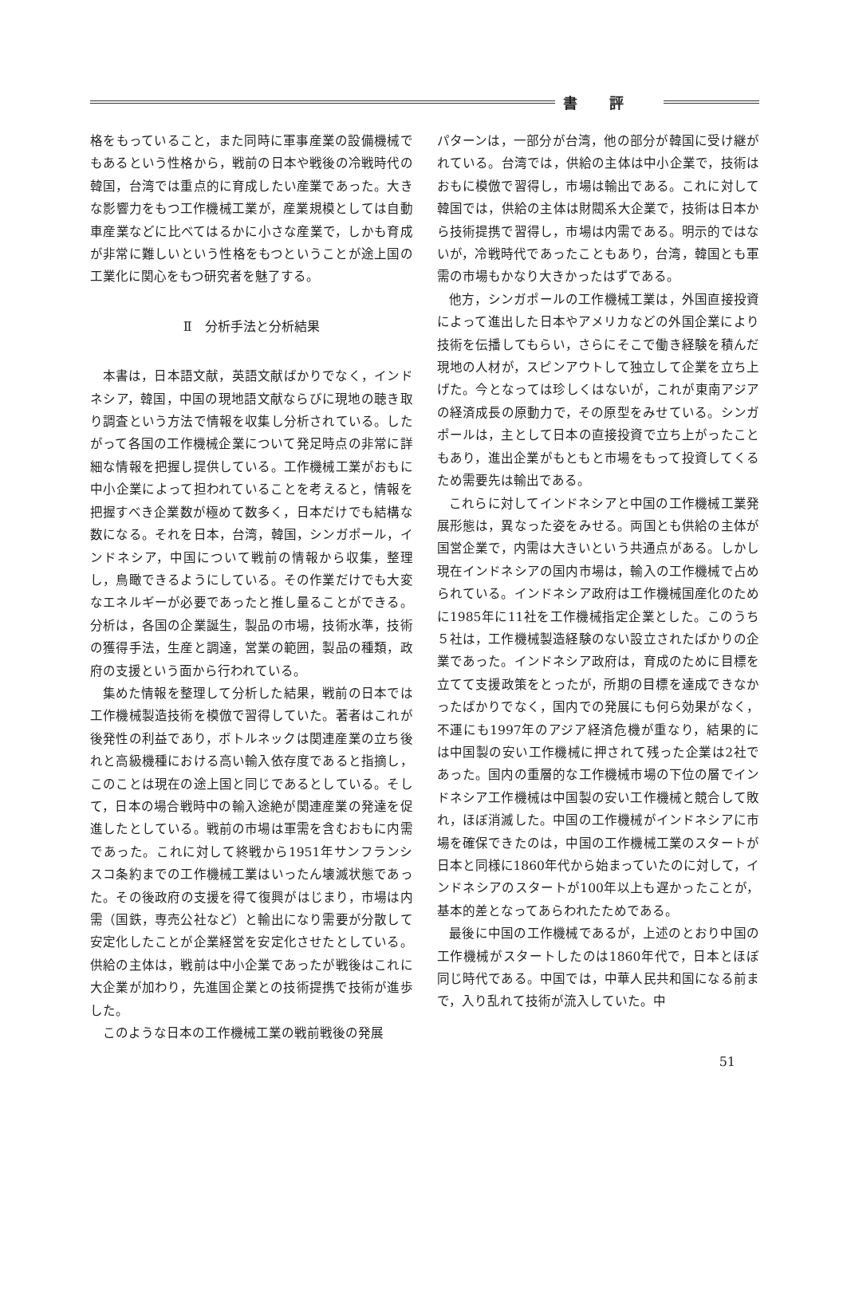書評
格をもっていること，また同時に軍事産業の設備機械でもあるという性格から，戦前の日本や戦後の冷戦時代の韓国，台湾では重点的に育成したい産業であった。大きな影響力をもつ工作機械工業が，産業規模としては自動車産業などに比べてはるかに小さな産業で，しかも育成が非常に難しいという性格をもつということが途上国の工業化に関心をもつ研究者を魅了する。
Ⅱ　分析手法と分析結果
本書は，日本語文献，英語文献ばかりでなく，インドネシア，韓国，中国の現地語文献ならびに現地の聴き取り調査という方法で情報を収集し分析されている。したがって各国の工作機械企業について発足時点の非常に詳細な情報を把握し提供している。工作機械工業がおもに中小企業によって担われていることを考えると，情報を把握すべき企業数が極めて数多く，日本だけでも結構な数になる。それを日本，台湾，韓国，シンガポール，インドネシア，中国について戦前の情報から収集，整理し，鳥瞰できるようにしている。その作業だけでも大変なエネルギーが必要であったと推し量ることができる。分析は，各国の企業誕生，製品の市場，技術水準，技術の獲得手法，生産と調達，営業の範囲，製品の種類，政府の支援という面から行われている。
集めた情報を整理して分析した結果，戦前の日本では工作機械製造技術を模倣で習得していた。著者はこれが後発性の利益であり，ボトルネックは関連産業の立ち後れと高級機種における高い輸入依存度であると指摘し，このことは現在の途上国と同じであるとしている。そして，日本の場合戦時中の輸入途絶が関連産業の発達を促進したとしている。戦前の市場は軍需を含むおもに内需であった。これに対して終戦から1951年サンフランシスコ条約までの工作機械工業はいったん壊滅状態であった。その後政府の支援を得て復興がはじまり，市場は内需（国鉄，専売公社など）と輸出になり需要が分散して安定化したことが企業経営を安定化させたとしている。供給の主体は，戦前は中小企業であったが戦後はこれに大企業が加わり，先進国企業との技術提携で技術が進歩した。
このような日本の工作機械工業の戦前戦後の発展
パターンは，一部分が台湾，他の部分が韓国に受け継がれている。台湾では，供給の主体は中小企業で，技術はおもに模倣で習得し，市場は輸出である。これに対して韓国では，供給の主体は財閥系大企業で，技術は日本から技術提携で習得し，市場は内需である。明示的ではないが，冷戦時代であったこともあり，台湾，韓国とも軍需の市場もかなり大きかったはずである。
他方，シンガポールの工作機械工業は，外国直接投資によって進出した日本やアメリカなどの外国企業により技術を伝播してもらい，さらにそこで働き経験を積んだ現地の人材が，スピンアウトして独立して企業を立ち上げた。今となっては珍しくはないが，これが東南アジアの経済成長の原動力で，その原型をみせている。シンガポールは，主として日本の直接投資で立ち上がったこともあり，進出企業がもともと市場をもって投資してくるため需要先は輸出である。
これらに対してインドネシアと中国の工作機械工業発展形態は，異なった姿をみせる。両国とも供給の主体が国営企業で，内需は大きいという共通点がある。しかし現在インドネシアの国内市場は，輸入の工作機械で占められている。インドネシア政府は工作機械国産化のために1985年に11社を工作機械指定企業とした。このうち５社は，工作機械製造経験のない設立されたばかりの企業であった。インドネシア政府は，育成のために目標を立てて支援政策をとったが，所期の目標を達成できなかったばかりでなく，国内での発展にも何ら効果がなく，不運にも1997年のアジア経済危機が重なり，結果的には中国製の安い工作機械に押されて残った企業は2社であった。国内の重層的な工作機械市場の下位の層でインドネシア工作機械は中国製の安い工作機械と競合して敗れ，ほぼ消滅した。中国の工作機械がインドネシアに市場を確保できたのは，中国の工作機械工業のスタートが日本と同様に1860年代から始まっていたのに対して，インドネシアのスタートが100年以上も遅かったことが，基本的差となってあらわれたためである。
最後に中国の工作機械であるが，上述のとおり中国の工作機械がスタートしたのは1860年代で，日本とほぼ同じ時代である。中国では，中華人民共和国になる前まで，入り乱れて技術が流入していた。中
51